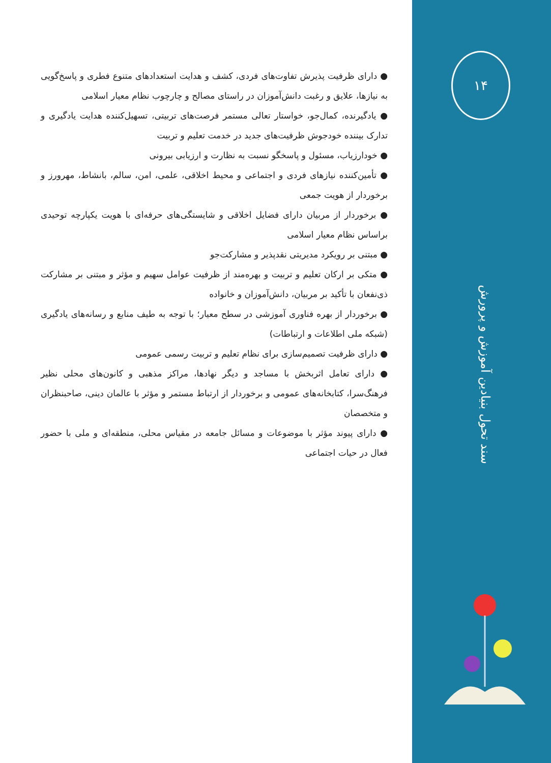● دارای ظرفیت پذیرش تفاوت‌های فردی، کشف و هدایت استعدادهای متنوع فطری و پاسخ‌گویی به نیازها، علایق و رغبت دانش‌آموزان در راستای مصالح و چارچوب نظام معیار اسلامی
● یادگیرنده، کمال‌جو، خواستار تعالی مستمر فرصت‌های تربیتی، تسهیل‌کننده هدایت یادگیری و تدارک بیننده خودجوش ظرفیت‌های جدید در خدمت تعلیم و تربیت
● خودارزیاب، مسئول و پاسخگو نسبت به نظارت و ارزیابی بیرونی
● تأمین‌کننده نیازهای فردی و اجتماعی و محیط اخلاقی، علمی، امن، سالم، بانشاط، مهرورز و برخوردار از هویت جمعی
● برخوردار از مربیان دارای فضایل اخلاقی و شایستگی‌های حرفه‌ای با هویت یکپارچه توحیدی براساس نظام معیار اسلامی
● مبتنی بر رویکرد مدیریتی نقدپذیر و مشارکت‌جو
● متکی بر ارکان تعلیم و تربیت و بهره‌مند از ظرفیت عوامل سهیم و مؤثر و مبتنی بر مشارکت ذی‌نفعان با تأکید بر مربیان، دانش‌آموزان و خانواده
● برخوردار از بهره فناوری آموزشی در سطح معیار؛ با توجه به طیف منابع و رسانه‌های یادگیری (شبکه ملی اطلاعات و ارتباطات)
● دارای ظرفیت تصمیم‌سازی برای نظام تعلیم و تربیت رسمی عمومی
● دارای تعامل اثربخش با مساجد و دیگر نهادها، مراکز مذهبی و کانون‌های محلی نظیر فرهنگ‌سرا، کتابخانه‌های عمومی و برخوردار از ارتباط مستمر و مؤثر با عالمان دینی، صاحبنظران و متخصصان
● دارای پیوند مؤثر با موضوعات و مسائل جامعه در مقیاس محلی، منطقه‌ای و ملی با حضور فعال در حیات اجتماعی
۱۴
سند تحول بنیادین آموزش و پرورش